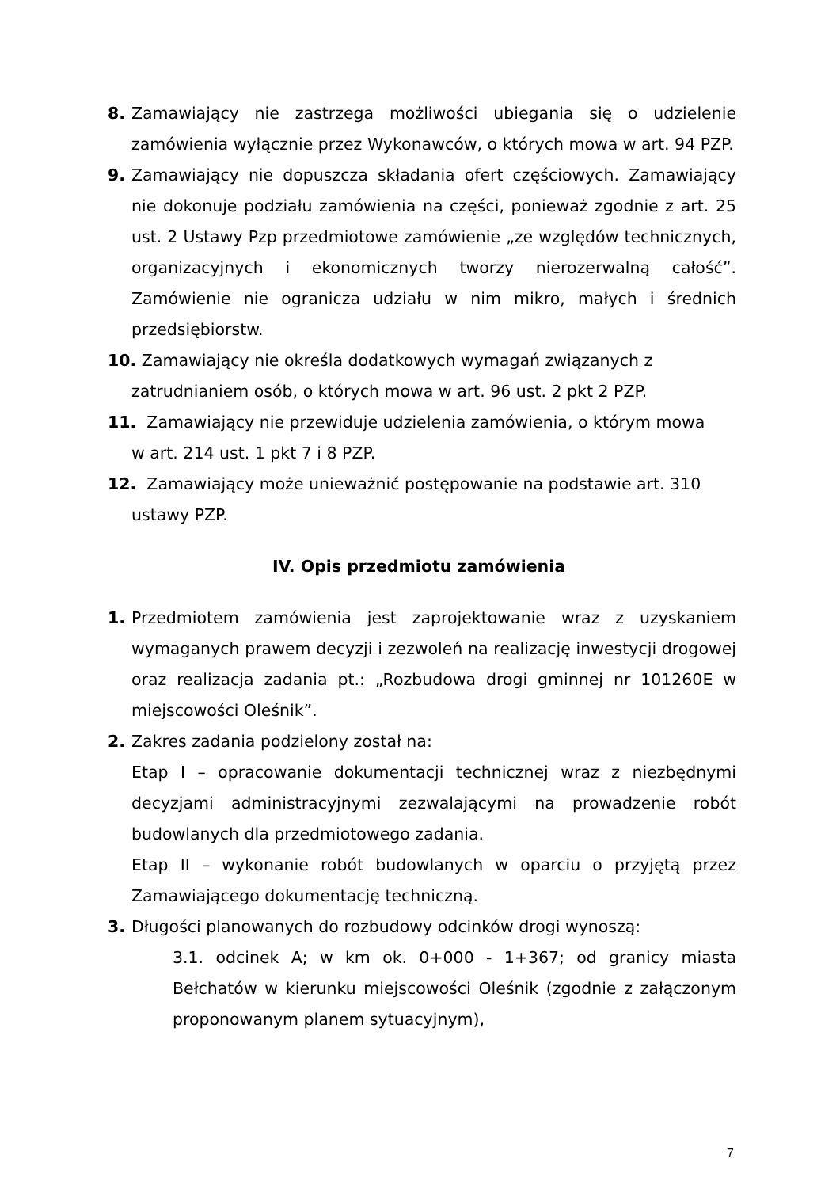8. Zamawiający nie zastrzega możliwości ubiegania się o udzielenie zamówienia wyłącznie przez Wykonawców, o których mowa w art. 94 PZP.
9. Zamawiający nie dopuszcza składania ofert częściowych. Zamawiający nie dokonuje podziału zamówienia na części, ponieważ zgodnie z art. 25 ust. 2 Ustawy Pzp przedmiotowe zamówienie „ze względów technicznych, organizacyjnych i ekonomicznych tworzy nierozerwalną całość”. Zamówienie nie ogranicza udziału w nim mikro, małych i średnich przedsiębiorstw.
10. Zamawiający nie określa dodatkowych wymagań związanych z
zatrudnianiem osób, o których mowa w art. 96 ust. 2 pkt 2 PZP.
11. Zamawiający nie przewiduje udzielenia zamówienia, o którym mowa
w art. 214 ust. 1 pkt 7 i 8 PZP.
12. Zamawiający może unieważnić postępowanie na podstawie art. 310
ustawy PZP.
IV. Opis przedmiotu zamówienia
1. Przedmiotem zamówienia jest zaprojektowanie wraz z uzyskaniem wymaganych prawem decyzji i zezwoleń na realizację inwestycji drogowej oraz realizacja zadania pt.: „Rozbudowa drogi gminnej nr 101260E w miejscowości Oleśnik”.
2. Zakres zadania podzielony został na:
Etap I – opracowanie dokumentacji technicznej wraz z niezbędnymi decyzjami administracyjnymi zezwalającymi na prowadzenie robót budowlanych dla przedmiotowego zadania.
Etap II – wykonanie robót budowlanych w oparciu o przyjętą przez Zamawiającego dokumentację techniczną.
3. Długości planowanych do rozbudowy odcinków drogi wynoszą:
3.1. odcinek A; w km ok. 0+000 - 1+367; od granicy miasta Bełchatów w kierunku miejscowości Oleśnik (zgodnie z załączonym proponowanym planem sytuacyjnym),
7